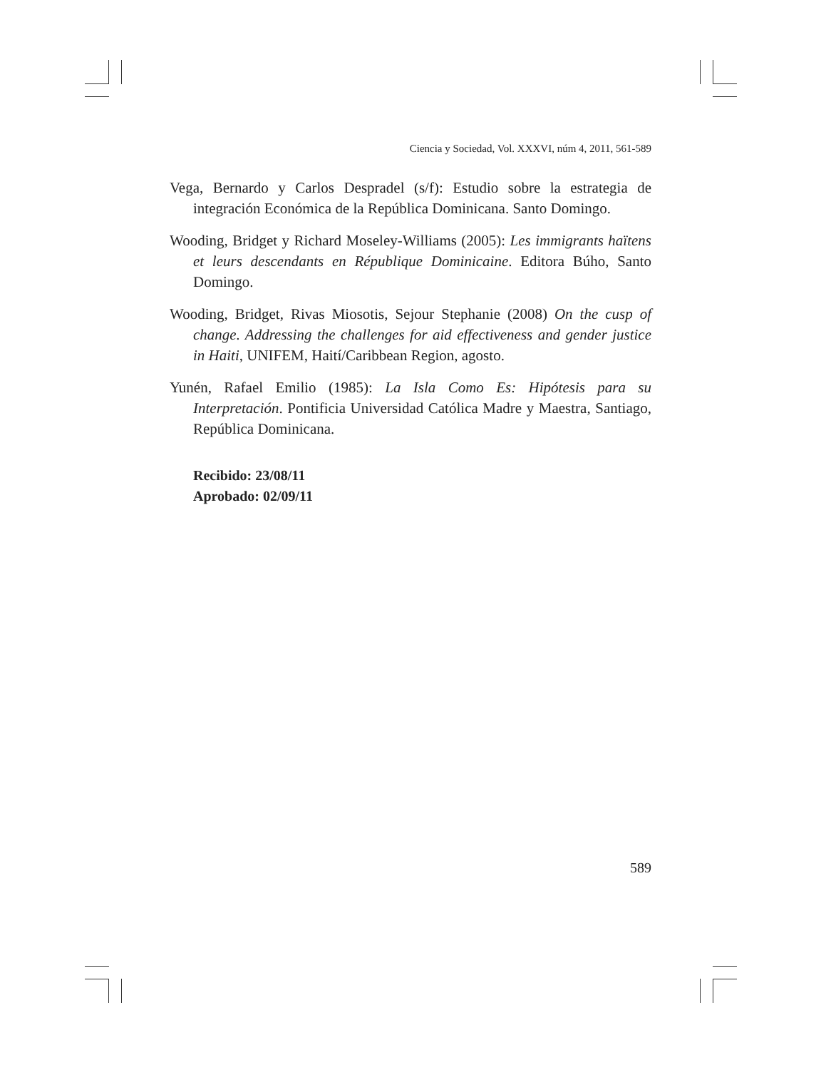Ciencia y Sociedad, Vol. XXXVI, núm 4, 2011, 561-589
Vega, Bernardo y Carlos Despradel (s/f): Estudio sobre la estrategia de integración Económica de la República Dominicana. Santo Domingo.
Wooding, Bridget y Richard Moseley-Williams (2005): Les immigrants haïtens et leurs descendants en République Dominicaine. Editora Búho, Santo Domingo.
Wooding, Bridget, Rivas Miosotis, Sejour Stephanie (2008) On the cusp of change. Addressing the challenges for aid effectiveness and gender justice in Haiti, UNIFEM, Haití/Caribbean Region, agosto.
Yunén, Rafael Emilio (1985): La Isla Como Es: Hipótesis para su Interpretación. Pontificia Universidad Católica Madre y Maestra, Santiago, República Dominicana.
Recibido: 23/08/11
Aprobado: 02/09/11
589